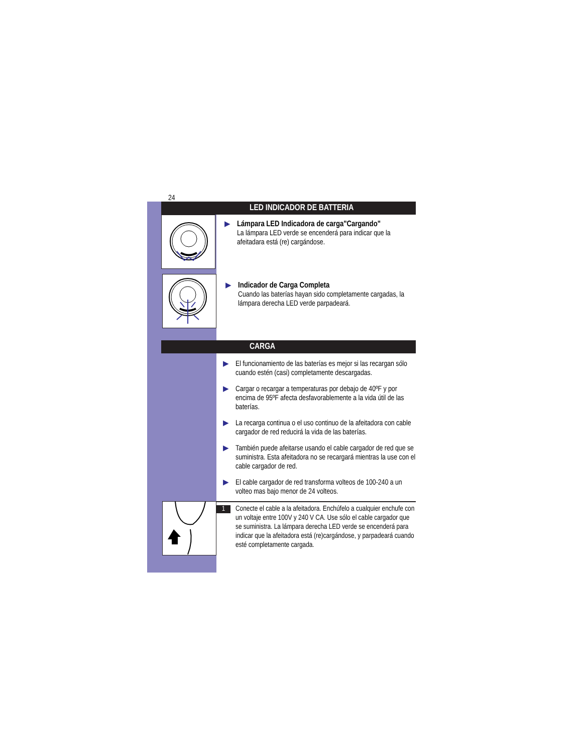24
LED INDICADOR DE BATTERIA
▶ Lámpara LED Indicadora de carga"Cargando"
La lámpara LED verde se encenderá para indicar que la afeitadara está (re) cargándose.
▶ Indicador de Carga Completa
Cuando las baterías hayan sido completamente cargadas, la lámpara derecha LED verde parpadeará.
CARGA
▶ El funcionamiento de las baterías es mejor si las recargan sólo cuando estén (casi) completamente descargadas.
▶ Cargar o recargar a temperaturas por debajo de 40ºF y por encima de 95ºF afecta desfavorablemente a la vida útil de las baterías.
▶ La recarga continua o el uso continuo de la afeitadora con cable cargador de red reducirá la vida de las baterías.
▶ También puede afeitarse usando el cable cargador de red que se suministra. Esta afeitadora no se recargará mientras la use con el cable cargador de red.
▶ El cable cargador de red transforma volteos de 100-240 a un volteo mas bajo menor de 24 volteos.
1
Conecte el cable a la afeitadora. Enchúfelo a cualquier enchufe con un voltaje entre 100V y 240 V CA. Use sólo el cable cargador que se suministra. La lámpara derecha LED verde se encenderá para indicar que la afeitadora está (re)cargándose, y parpadeará cuando esté completamente cargada.